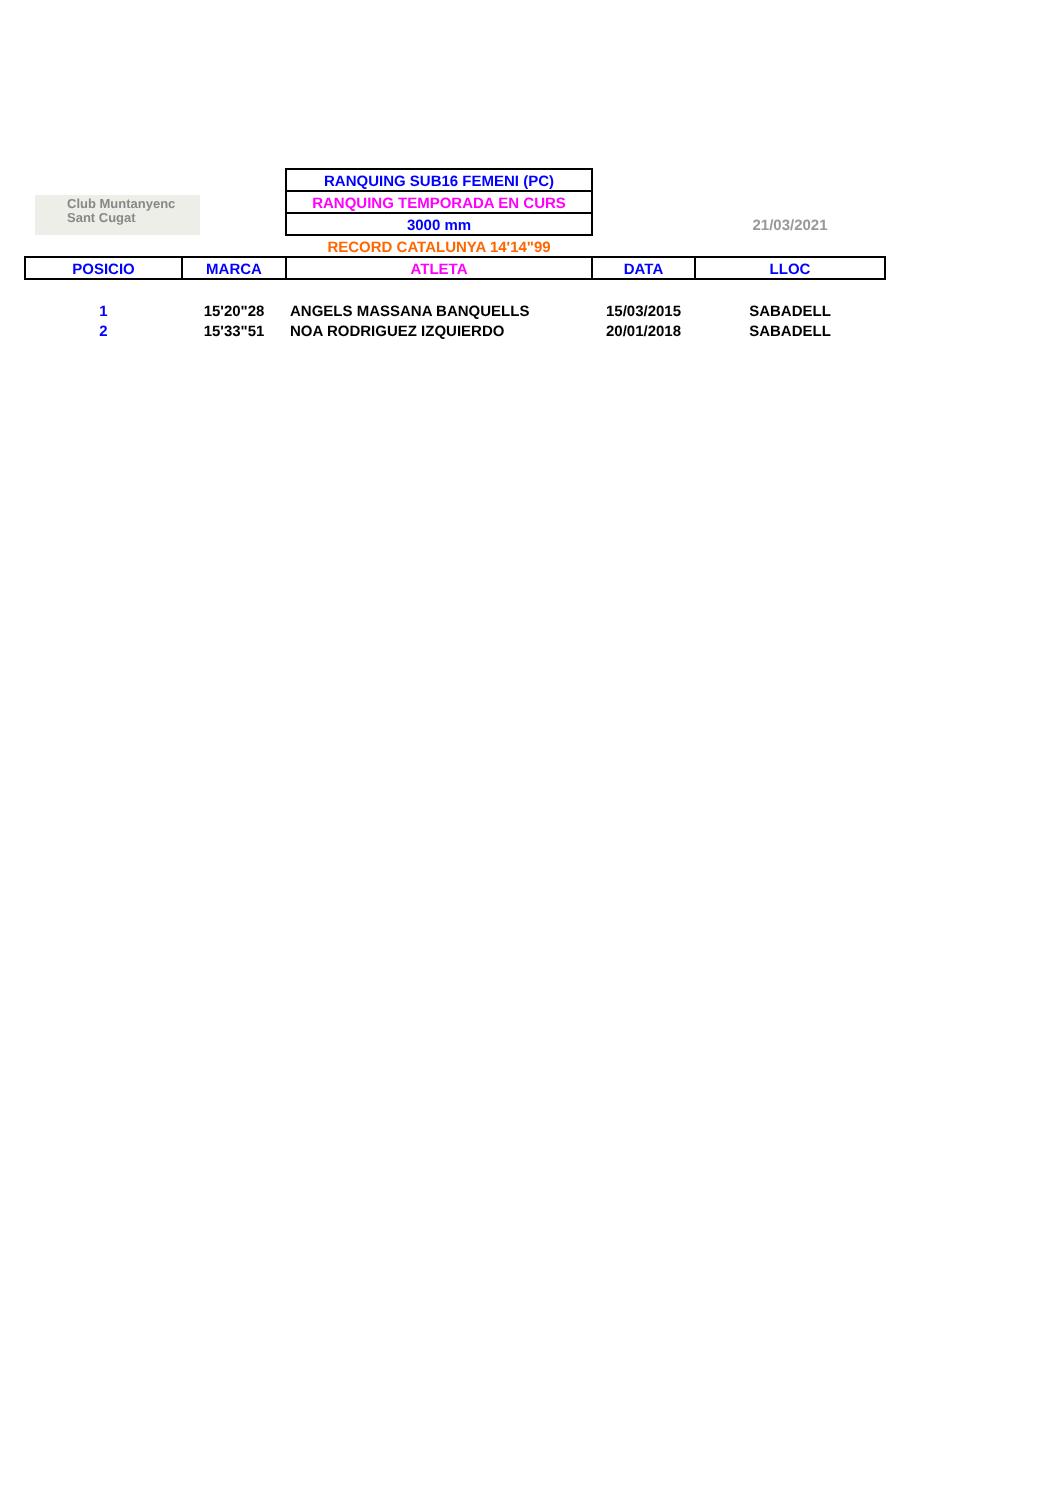| Club Muntanyenc Sant Cugat | | RANQUING SUB16 FEMENI (PC) | | |
| | | RANQUING TEMPORADA EN CURS | | |
| | | 3000 mm | | 21/03/2021 |
| | | RECORD CATALUNYA 14'14"99 | | |
| POSICIO | MARCA | ATLETA | DATA | LLOC |
| 1 | 15'20"28 | ANGELS MASSANA BANQUELLS | 15/03/2015 | SABADELL |
| 2 | 15'33"51 | NOA RODRIGUEZ IZQUIERDO | 20/01/2018 | SABADELL |